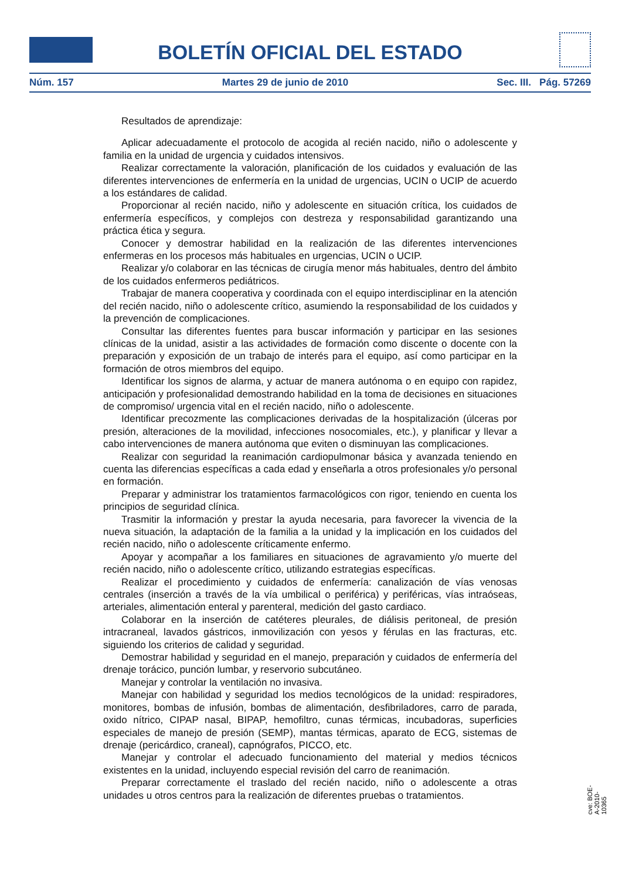BOLETÍN OFICIAL DEL ESTADO
Núm. 157 Martes 29 de junio de 2010 Sec. III. Pág. 57269
Resultados de aprendizaje:
Aplicar adecuadamente el protocolo de acogida al recién nacido, niño o adolescente y familia en la unidad de urgencia y cuidados intensivos.
Realizar correctamente la valoración, planificación de los cuidados y evaluación de las diferentes intervenciones de enfermería en la unidad de urgencias, UCIN o UCIP de acuerdo a los estándares de calidad.
Proporcionar al recién nacido, niño y adolescente en situación crítica, los cuidados de enfermería específicos, y complejos con destreza y responsabilidad garantizando una práctica ética y segura.
Conocer y demostrar habilidad en la realización de las diferentes intervenciones enfermeras en los procesos más habituales en urgencias, UCIN o UCIP.
Realizar y/o colaborar en las técnicas de cirugía menor más habituales, dentro del ámbito de los cuidados enfermeros pediátricos.
Trabajar de manera cooperativa y coordinada con el equipo interdisciplinar en la atención del recién nacido, niño o adolescente crítico, asumiendo la responsabilidad de los cuidados y la prevención de complicaciones.
Consultar las diferentes fuentes para buscar información y participar en las sesiones clínicas de la unidad, asistir a las actividades de formación como discente o docente con la preparación y exposición de un trabajo de interés para el equipo, así como participar en la formación de otros miembros del equipo.
Identificar los signos de alarma, y actuar de manera autónoma o en equipo con rapidez, anticipación y profesionalidad demostrando habilidad en la toma de decisiones en situaciones de compromiso/ urgencia vital en el recién nacido, niño o adolescente.
Identificar precozmente las complicaciones derivadas de la hospitalización (úlceras por presión, alteraciones de la movilidad, infecciones nosocomiales, etc.), y planificar y llevar a cabo intervenciones de manera autónoma que eviten o disminuyan las complicaciones.
Realizar con seguridad la reanimación cardiopulmonar básica y avanzada teniendo en cuenta las diferencias específicas a cada edad y enseñarla a otros profesionales y/o personal en formación.
Preparar y administrar los tratamientos farmacológicos con rigor, teniendo en cuenta los principios de seguridad clínica.
Trasmitir la información y prestar la ayuda necesaria, para favorecer la vivencia de la nueva situación, la adaptación de la familia a la unidad y la implicación en los cuidados del recién nacido, niño o adolescente críticamente enfermo.
Apoyar y acompañar a los familiares en situaciones de agravamiento y/o muerte del recién nacido, niño o adolescente crítico, utilizando estrategias específicas.
Realizar el procedimiento y cuidados de enfermería: canalización de vías venosas centrales (inserción a través de la vía umbilical o periférica) y periféricas, vías intraóseas, arteriales, alimentación enteral y parenteral, medición del gasto cardiaco.
Colaborar en la inserción de catéteres pleurales, de diálisis peritoneal, de presión intracraneal, lavados gástricos, inmovilización con yesos y férulas en las fracturas, etc. siguiendo los criterios de calidad y seguridad.
Demostrar habilidad y seguridad en el manejo, preparación y cuidados de enfermería del drenaje torácico, punción lumbar, y reservorio subcutáneo.
Manejar y controlar la ventilación no invasiva.
Manejar con habilidad y seguridad los medios tecnológicos de la unidad: respiradores, monitores, bombas de infusión, bombas de alimentación, desfibriladores, carro de parada, oxido nítrico, CIPAP nasal, BIPAP, hemofiltro, cunas térmicas, incubadoras, superficies especiales de manejo de presión (SEMP), mantas térmicas, aparato de ECG, sistemas de drenaje (pericárdico, craneal), capnógrafos, PICCO, etc.
Manejar y controlar el adecuado funcionamiento del material y medios técnicos existentes en la unidad, incluyendo especial revisión del carro de reanimación.
Preparar correctamente el traslado del recién nacido, niño o adolescente a otras unidades u otros centros para la realización de diferentes pruebas o tratamientos.
cve: BOE-A-2010-10365